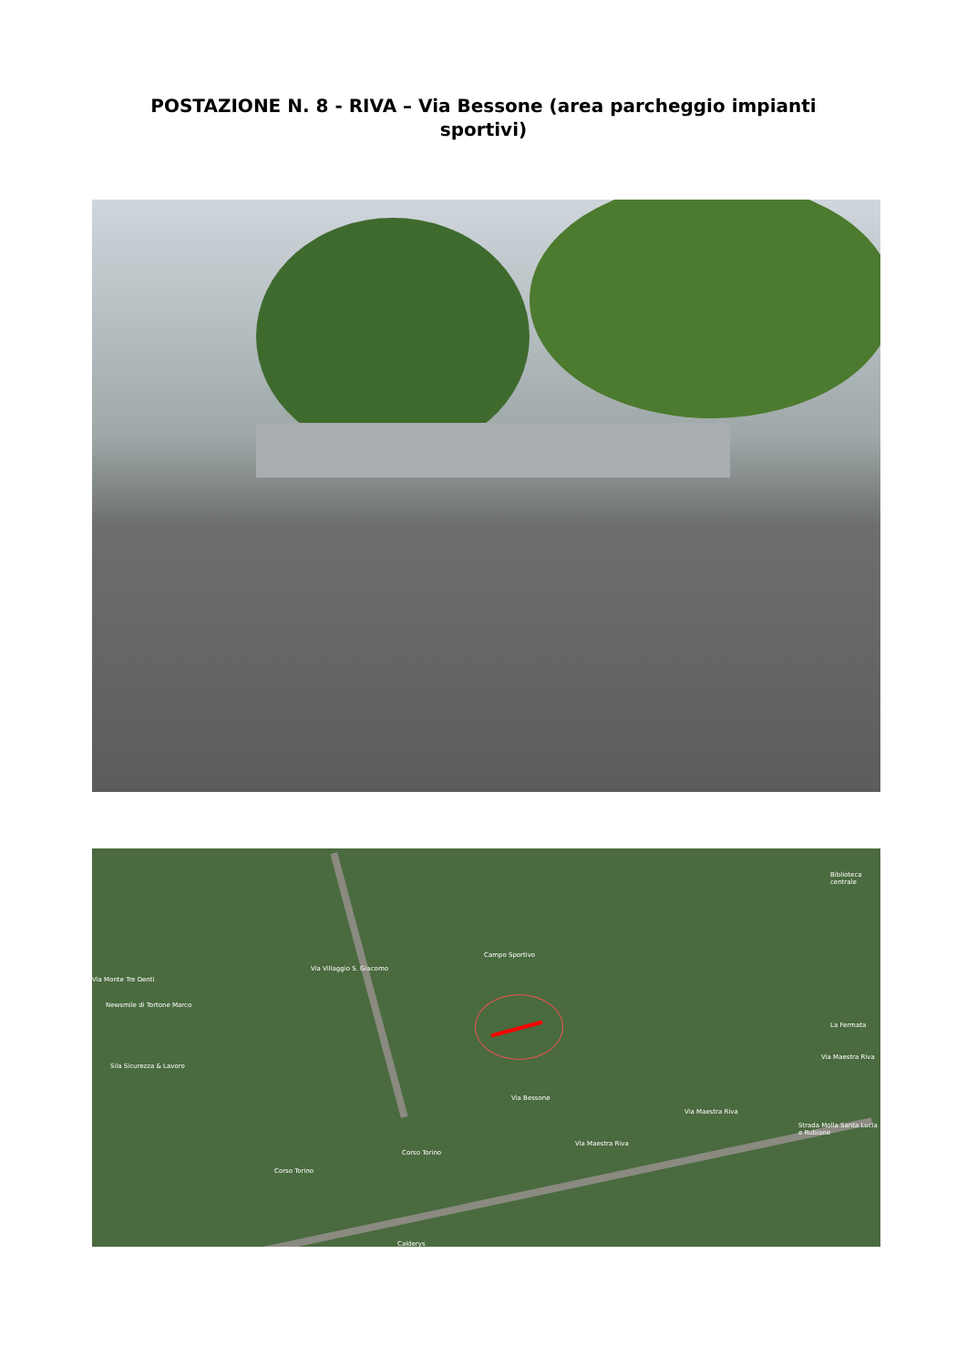POSTAZIONE N. 8 - RIVA – Via Bessone (area parcheggio impianti sportivi)
Via Villaggio S. Giacomo
Campo Sportivo
Via Bessone
Via Maestra Riva
Via Maestra Riva
Via Maestra Riva
Corso Torino
Corso Torino
Biblioteca centrale
La Fermata
Newsmile di Tortone Marco
Sila Sicurezza & Lavoro
Calderys
Via Monte Tre Denti
Strada Molla Santa Lucia e Rubiane